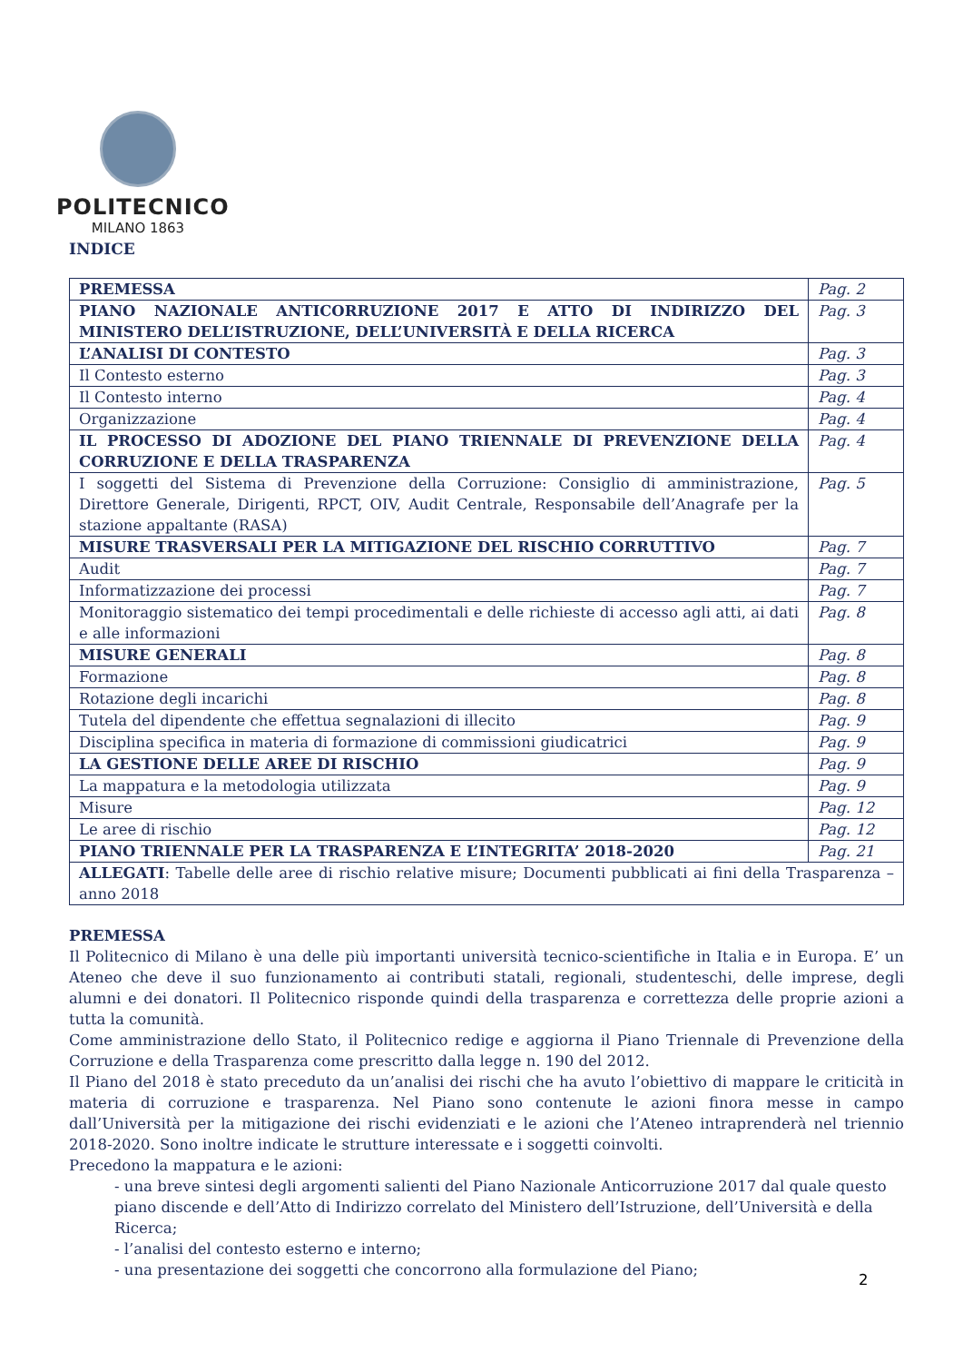POLITECNICO
MILANO 1863
INDICE
| PREMESSA | Pag. 2 |
| PIANO NAZIONALE ANTICORRUZIONE 2017 E ATTO DI INDIRIZZO DEL MINISTERO DELL’ISTRUZIONE, DELL’UNIVERSITÀ E DELLA RICERCA | Pag. 3 |
| L’ANALISI DI CONTESTO | Pag. 3 |
| Il Contesto esterno | Pag. 3 |
| Il Contesto interno | Pag. 4 |
| Organizzazione | Pag. 4 |
| IL PROCESSO DI ADOZIONE DEL PIANO TRIENNALE DI PREVENZIONE DELLA CORRUZIONE E DELLA TRASPARENZA | Pag. 4 |
| I soggetti del Sistema di Prevenzione della Corruzione: Consiglio di amministrazione, Direttore Generale, Dirigenti, RPCT, OIV, Audit Centrale, Responsabile dell’Anagrafe per la stazione appaltante (RASA) | Pag. 5 |
| MISURE TRASVERSALI PER LA MITIGAZIONE DEL RISCHIO CORRUTTIVO | Pag. 7 |
| Audit | Pag. 7 |
| Informatizzazione dei processi | Pag. 7 |
| Monitoraggio sistematico dei tempi procedimentali e delle richieste di accesso agli atti, ai dati e alle informazioni | Pag. 8 |
| MISURE GENERALI | Pag. 8 |
| Formazione | Pag. 8 |
| Rotazione degli incarichi | Pag. 8 |
| Tutela del dipendente che effettua segnalazioni di illecito | Pag. 9 |
| Disciplina specifica in materia di formazione di commissioni giudicatrici | Pag. 9 |
| LA GESTIONE DELLE AREE DI RISCHIO | Pag. 9 |
| La mappatura e la metodologia utilizzata | Pag. 9 |
| Misure | Pag. 12 |
| Le aree di rischio | Pag. 12 |
| PIANO TRIENNALE PER LA TRASPARENZA E L’INTEGRITA’ 2018-2020 | Pag. 21 |
| ALLEGATI : Tabelle delle aree di rischio relative misure; Documenti pubblicati ai fini della Trasparenza – anno 2018 | |
PREMESSA
Il Politecnico di Milano è una delle più importanti università tecnico-scientifiche in Italia e in Europa. E’ un Ateneo che deve il suo funzionamento ai contributi statali, regionali, studenteschi, delle imprese, degli alumni e dei donatori. Il Politecnico risponde quindi della trasparenza e correttezza delle proprie azioni a tutta la comunità.
Come amministrazione dello Stato, il Politecnico redige e aggiorna il Piano Triennale di Prevenzione della Corruzione e della Trasparenza come prescritto dalla legge n. 190 del 2012.
Il Piano del 2018 è stato preceduto da un’analisi dei rischi che ha avuto l’obiettivo di mappare le criticità in materia di corruzione e trasparenza. Nel Piano sono contenute le azioni finora messe in campo dall’Università per la mitigazione dei rischi evidenziati e le azioni che l’Ateneo intraprenderà nel triennio 2018-2020. Sono inoltre indicate le strutture interessate e i soggetti coinvolti.
Precedono la mappatura e le azioni:
- una breve sintesi degli argomenti salienti del Piano Nazionale Anticorruzione 2017 dal quale questo piano discende e dell’Atto di Indirizzo correlato del Ministero dell’Istruzione, dell’Università e della Ricerca;
- l’analisi del contesto esterno e interno;
- una presentazione dei soggetti che concorrono alla formulazione del Piano;
2